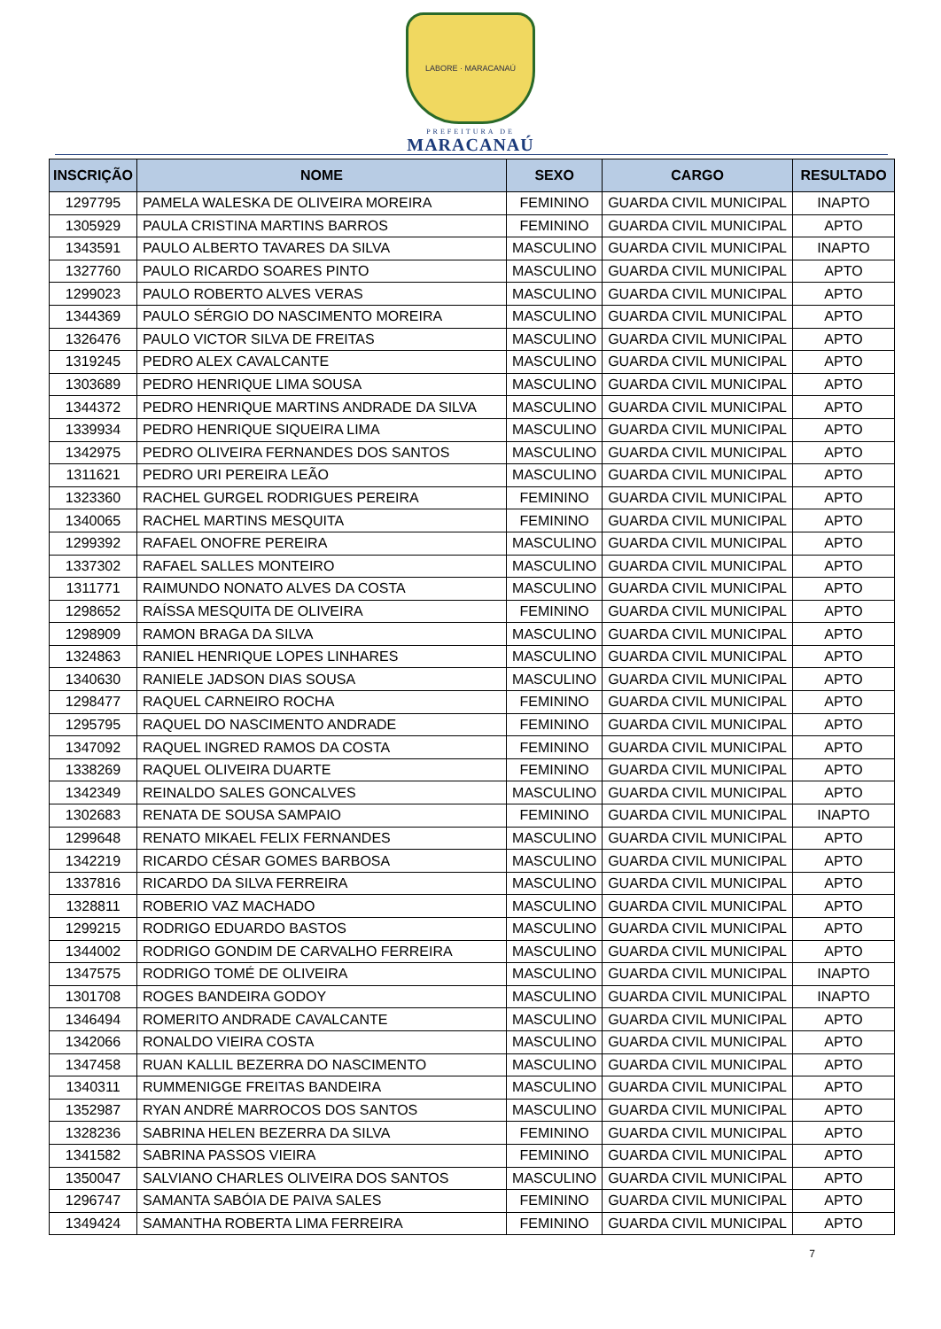LABORE · MARACANAÚ
PREFEITURA DE
MARACANAÚ
| INSCRIÇÃO | NOME | SEXO | CARGO | RESULTADO |
| --- | --- | --- | --- | --- |
| 1297795 | PAMELA WALESKA DE OLIVEIRA MOREIRA | FEMININO | GUARDA CIVIL MUNICIPAL | INAPTO |
| 1305929 | PAULA CRISTINA MARTINS BARROS | FEMININO | GUARDA CIVIL MUNICIPAL | APTO |
| 1343591 | PAULO ALBERTO TAVARES DA SILVA | MASCULINO | GUARDA CIVIL MUNICIPAL | INAPTO |
| 1327760 | PAULO RICARDO SOARES PINTO | MASCULINO | GUARDA CIVIL MUNICIPAL | APTO |
| 1299023 | PAULO ROBERTO ALVES VERAS | MASCULINO | GUARDA CIVIL MUNICIPAL | APTO |
| 1344369 | PAULO SÉRGIO DO NASCIMENTO MOREIRA | MASCULINO | GUARDA CIVIL MUNICIPAL | APTO |
| 1326476 | PAULO VICTOR SILVA DE FREITAS | MASCULINO | GUARDA CIVIL MUNICIPAL | APTO |
| 1319245 | PEDRO ALEX CAVALCANTE | MASCULINO | GUARDA CIVIL MUNICIPAL | APTO |
| 1303689 | PEDRO HENRIQUE LIMA SOUSA | MASCULINO | GUARDA CIVIL MUNICIPAL | APTO |
| 1344372 | PEDRO HENRIQUE MARTINS ANDRADE DA SILVA | MASCULINO | GUARDA CIVIL MUNICIPAL | APTO |
| 1339934 | PEDRO HENRIQUE SIQUEIRA LIMA | MASCULINO | GUARDA CIVIL MUNICIPAL | APTO |
| 1342975 | PEDRO OLIVEIRA FERNANDES DOS SANTOS | MASCULINO | GUARDA CIVIL MUNICIPAL | APTO |
| 1311621 | PEDRO URI PEREIRA LEÃO | MASCULINO | GUARDA CIVIL MUNICIPAL | APTO |
| 1323360 | RACHEL GURGEL RODRIGUES PEREIRA | FEMININO | GUARDA CIVIL MUNICIPAL | APTO |
| 1340065 | RACHEL MARTINS MESQUITA | FEMININO | GUARDA CIVIL MUNICIPAL | APTO |
| 1299392 | RAFAEL ONOFRE PEREIRA | MASCULINO | GUARDA CIVIL MUNICIPAL | APTO |
| 1337302 | RAFAEL SALLES MONTEIRO | MASCULINO | GUARDA CIVIL MUNICIPAL | APTO |
| 1311771 | RAIMUNDO NONATO ALVES DA COSTA | MASCULINO | GUARDA CIVIL MUNICIPAL | APTO |
| 1298652 | RAÍSSA MESQUITA DE OLIVEIRA | FEMININO | GUARDA CIVIL MUNICIPAL | APTO |
| 1298909 | RAMON BRAGA DA SILVA | MASCULINO | GUARDA CIVIL MUNICIPAL | APTO |
| 1324863 | RANIEL HENRIQUE LOPES LINHARES | MASCULINO | GUARDA CIVIL MUNICIPAL | APTO |
| 1340630 | RANIELE JADSON DIAS SOUSA | MASCULINO | GUARDA CIVIL MUNICIPAL | APTO |
| 1298477 | RAQUEL CARNEIRO ROCHA | FEMININO | GUARDA CIVIL MUNICIPAL | APTO |
| 1295795 | RAQUEL DO NASCIMENTO ANDRADE | FEMININO | GUARDA CIVIL MUNICIPAL | APTO |
| 1347092 | RAQUEL INGRED RAMOS DA COSTA | FEMININO | GUARDA CIVIL MUNICIPAL | APTO |
| 1338269 | RAQUEL OLIVEIRA DUARTE | FEMININO | GUARDA CIVIL MUNICIPAL | APTO |
| 1342349 | REINALDO SALES GONCALVES | MASCULINO | GUARDA CIVIL MUNICIPAL | APTO |
| 1302683 | RENATA DE SOUSA SAMPAIO | FEMININO | GUARDA CIVIL MUNICIPAL | INAPTO |
| 1299648 | RENATO MIKAEL FELIX FERNANDES | MASCULINO | GUARDA CIVIL MUNICIPAL | APTO |
| 1342219 | RICARDO CÉSAR GOMES BARBOSA | MASCULINO | GUARDA CIVIL MUNICIPAL | APTO |
| 1337816 | RICARDO DA SILVA FERREIRA | MASCULINO | GUARDA CIVIL MUNICIPAL | APTO |
| 1328811 | ROBERIO VAZ MACHADO | MASCULINO | GUARDA CIVIL MUNICIPAL | APTO |
| 1299215 | RODRIGO EDUARDO BASTOS | MASCULINO | GUARDA CIVIL MUNICIPAL | APTO |
| 1344002 | RODRIGO GONDIM DE CARVALHO FERREIRA | MASCULINO | GUARDA CIVIL MUNICIPAL | APTO |
| 1347575 | RODRIGO TOMÉ DE OLIVEIRA | MASCULINO | GUARDA CIVIL MUNICIPAL | INAPTO |
| 1301708 | ROGES BANDEIRA GODOY | MASCULINO | GUARDA CIVIL MUNICIPAL | INAPTO |
| 1346494 | ROMERITO ANDRADE CAVALCANTE | MASCULINO | GUARDA CIVIL MUNICIPAL | APTO |
| 1342066 | RONALDO VIEIRA COSTA | MASCULINO | GUARDA CIVIL MUNICIPAL | APTO |
| 1347458 | RUAN KALLIL BEZERRA DO NASCIMENTO | MASCULINO | GUARDA CIVIL MUNICIPAL | APTO |
| 1340311 | RUMMENIGGE FREITAS BANDEIRA | MASCULINO | GUARDA CIVIL MUNICIPAL | APTO |
| 1352987 | RYAN ANDRÉ MARROCOS DOS SANTOS | MASCULINO | GUARDA CIVIL MUNICIPAL | APTO |
| 1328236 | SABRINA HELEN BEZERRA DA SILVA | FEMININO | GUARDA CIVIL MUNICIPAL | APTO |
| 1341582 | SABRINA PASSOS VIEIRA | FEMININO | GUARDA CIVIL MUNICIPAL | APTO |
| 1350047 | SALVIANO CHARLES OLIVEIRA DOS SANTOS | MASCULINO | GUARDA CIVIL MUNICIPAL | APTO |
| 1296747 | SAMANTA SABÓIA DE PAIVA SALES | FEMININO | GUARDA CIVIL MUNICIPAL | APTO |
| 1349424 | SAMANTHA ROBERTA LIMA FERREIRA | FEMININO | GUARDA CIVIL MUNICIPAL | APTO |
7